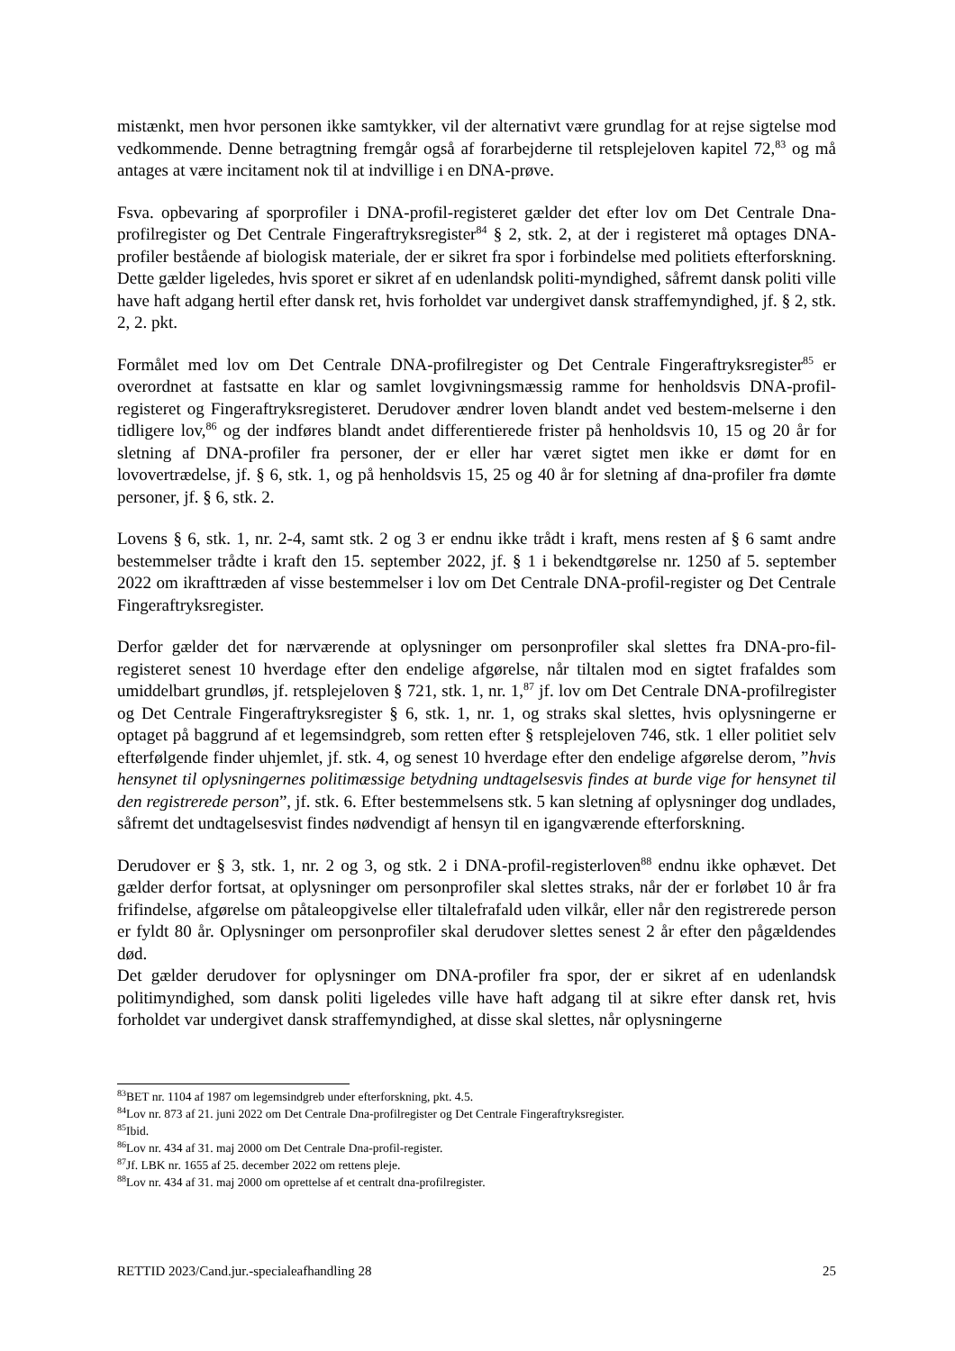mistænkt, men hvor personen ikke samtykker, vil der alternativt være grundlag for at rejse sigtelse mod vedkommende. Denne betragtning fremgår også af forarbejderne til retsplejeloven kapitel 72,<sup>83</sup> og må antages at være incitament nok til at indvillige i en DNA-prøve.
Fsva. opbevaring af sporprofiler i DNA-profil-registeret gælder det efter lov om Det Centrale Dna-profilregister og Det Centrale Fingeraftryksregister<sup>84</sup> § 2, stk. 2, at der i registeret må optages DNA-profiler bestående af biologisk materiale, der er sikret fra spor i forbindelse med politiets efterforskning. Dette gælder ligeledes, hvis sporet er sikret af en udenlandsk politi-myndighed, såfremt dansk politi ville have haft adgang hertil efter dansk ret, hvis forholdet var undergivet dansk straffemyndighed, jf. § 2, stk. 2, 2. pkt.
Formålet med lov om Det Centrale DNA-profilregister og Det Centrale Fingeraftryksregister<sup>85</sup> er overordnet at fastsatte en klar og samlet lovgivningsmæssig ramme for henholdsvis DNA-profil-registeret og Fingeraftryksregisteret. Derudover ændrer loven blandt andet ved bestem-melserne i den tidligere lov,<sup>86</sup> og der indføres blandt andet differentierede frister på henholdsvis 10, 15 og 20 år for sletning af DNA-profiler fra personer, der er eller har været sigtet men ikke er dømt for en lovovertrædelse, jf. § 6, stk. 1, og på henholdsvis 15, 25 og 40 år for sletning af dna-profiler fra dømte personer, jf. § 6, stk. 2.
Lovens § 6, stk. 1, nr. 2-4, samt stk. 2 og 3 er endnu ikke trådt i kraft, mens resten af § 6 samt andre bestemmelser trådte i kraft den 15. september 2022, jf. § 1 i bekendtgørelse nr. 1250 af 5. september 2022 om ikrafttræden af visse bestemmelser i lov om Det Centrale DNA-profil-register og Det Centrale Fingeraftryksregister.
Derfor gælder det for nærværende at oplysninger om personprofiler skal slettes fra DNA-pro-fil-registeret senest 10 hverdage efter den endelige afgørelse, når tiltalen mod en sigtet frafaldes som umiddelbart grundløs, jf. retsplejeloven § 721, stk. 1, nr. 1,<sup>87</sup> jf. lov om Det Centrale DNA-profilregister og Det Centrale Fingeraftryksregister § 6, stk. 1, nr. 1, og straks skal slettes, hvis oplysningerne er optaget på baggrund af et legemsindgreb, som retten efter § retsplejeloven 746, stk. 1 eller politiet selv efterfølgende finder uhjemlet, jf. stk. 4, og senest 10 hverdage efter den endelige afgørelse derom, ”hvis hensynet til oplysningernes politimæssige betydning undtagelsesvis findes at burde vige for hensynet til den registrerede person”, jf. stk. 6. Efter bestemmelsens stk. 5 kan sletning af oplysninger dog undlades, såfremt det undtagelsesvist findes nødvendigt af hensyn til en igangværende efterforskning.
Derudover er § 3, stk. 1, nr. 2 og 3, og stk. 2 i DNA-profil-registerloven<sup>88</sup> endnu ikke ophævet. Det gælder derfor fortsat, at oplysninger om personprofiler skal slettes straks, når der er forløbet 10 år fra frifindelse, afgørelse om påtaleopgivelse eller tiltalefrafald uden vilkår, eller når den registrerede person er fyldt 80 år. Oplysninger om personprofiler skal derudover slettes senest 2 år efter den pågældendes død.
Det gælder derudover for oplysninger om DNA-profiler fra spor, der er sikret af en udenlandsk politimyndighed, som dansk politi ligeledes ville have haft adgang til at sikre efter dansk ret, hvis forholdet var undergivet dansk straffemyndighed, at disse skal slettes, når oplysningerne
<sup>83</sup>BET nr. 1104 af 1987 om legemsindgreb under efterforskning, pkt. 4.5.
<sup>84</sup> Lov nr. 873 af 21. juni 2022 om Det Centrale Dna-profilregister og Det Centrale Fingeraftryksregister.
<sup>85</sup> Ibid.
<sup>86</sup> Lov nr. 434 af 31. maj 2000 om Det Centrale Dna-profil-register.
<sup>87</sup> Jf. LBK nr. 1655 af 25. december 2022 om rettens pleje.
<sup>88</sup> Lov nr. 434 af 31. maj 2000 om oprettelse af et centralt dna-profilregister.
RETTID 2023/Cand.jur.-specialeafhandling 28 25